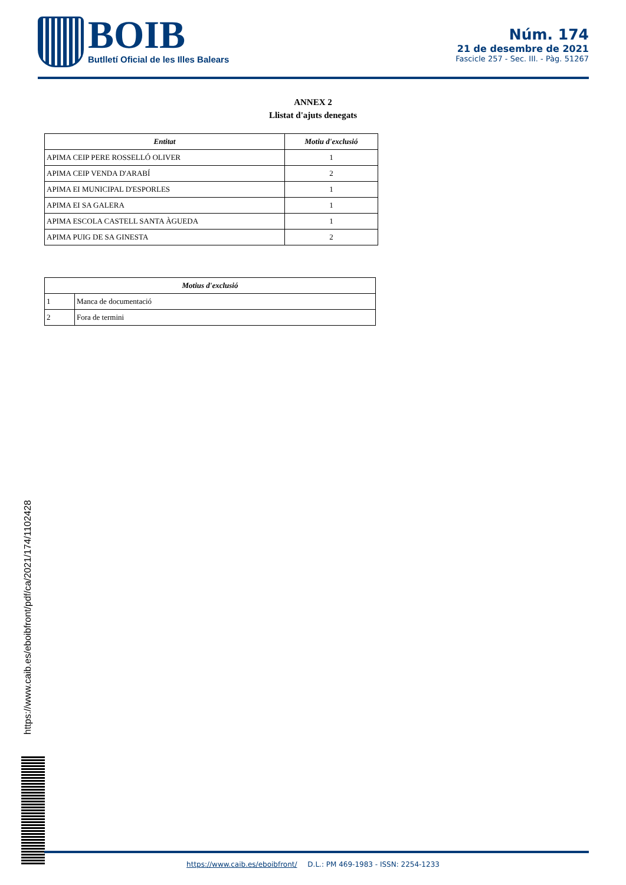BOIB
Butlletí Oficial de les Illes Balears
Núm. 174
21 de desembre de 2021
Fascicle 257 - Sec. III. - Pàg. 51267
ANNEX 2
Llistat d'ajuts denegats
| Entitat | Motiu d'exclusió |
| --- | --- |
| APIMA CEIP PERE ROSSELLÓ OLIVER | 1 |
| APIMA CEIP VENDA D'ARABÍ | 2 |
| APIMA EI MUNICIPAL D'ESPORLES | 1 |
| APIMA EI SA GALERA | 1 |
| APIMA ESCOLA CASTELL SANTA ÀGUEDA | 1 |
| APIMA PUIG DE SA GINESTA | 2 |
| Motius d'exclusió | |
| --- | --- |
| 1 | Manca de documentació |
| 2 | Fora de termini |
https://www.caib.es/eboibfront/pdf/ca/2021/174/1102428
https://www.caib.es/eboibfront/ D.L.: PM 469-1983 - ISSN: 2254-1233